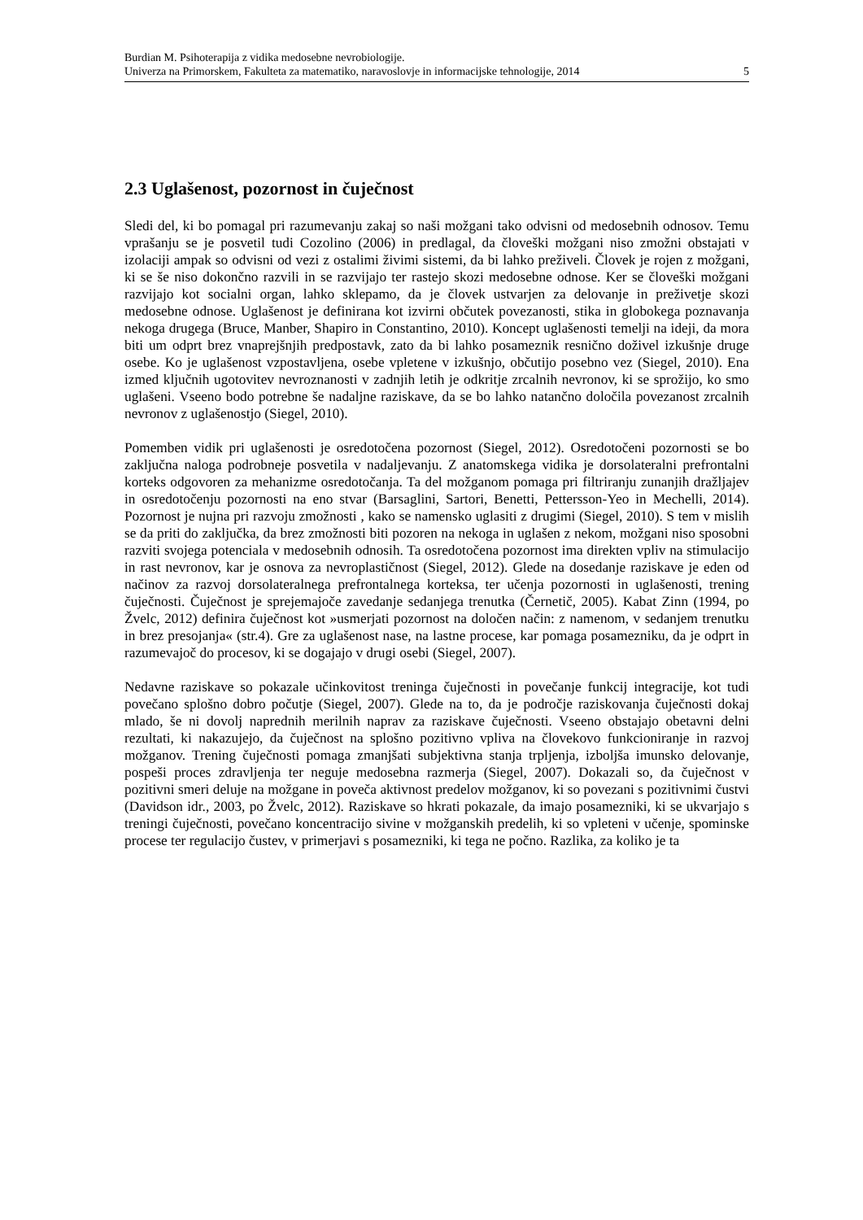Burdian M. Psihoterapija z vidika medosebne nevrobiologije.
Univerza na Primorskem, Fakulteta za matematiko, naravoslovje in informacijske tehnologije, 2014
5
2.3 Uglašenost, pozornost in čuječnost
Sledi del, ki bo pomagal pri razumevanju zakaj so naši možgani tako odvisni od medosebnih odnosov. Temu vprašanju se je posvetil tudi Cozolino (2006) in predlagal, da človeški možgani niso zmožni obstajati v izolaciji ampak so odvisni od vezi z ostalimi živimi sistemi, da bi lahko preživeli. Človek je rojen z možgani, ki se še niso dokončno razvili in se razvijajo ter rastejo skozi medosebne odnose. Ker se človeški možgani razvijajo kot socialni organ, lahko sklepamo, da je človek ustvarjen za delovanje in preživetje skozi medosebne odnose. Uglašenost je definirana kot izvirni občutek povezanosti, stika in globokega poznavanja nekoga drugega (Bruce, Manber, Shapiro in Constantino, 2010). Koncept uglašenosti temelji na ideji, da mora biti um odprt brez vnaprejšnjih predpostavk, zato da bi lahko posameznik resnično doživel izkušnje druge osebe. Ko je uglašenost vzpostavljena, osebe vpletene v izkušnjo, občutijo posebno vez (Siegel, 2010). Ena izmed ključnih ugotovitev nevroznanosti v zadnjih letih je odkritje zrcalnih nevronov, ki se sprožijo, ko smo uglašeni. Vseeno bodo potrebne še nadaljne raziskave, da se bo lahko natančno določila povezanost zrcalnih nevronov z uglašenostjo (Siegel, 2010).
Pomemben vidik pri uglašenosti je osredotočena pozornost (Siegel, 2012). Osredotočeni pozornosti se bo zaključna naloga podrobneje posvetila v nadaljevanju. Z anatomskega vidika je dorsolateralni prefrontalni korteks odgovoren za mehanizme osredotočanja. Ta del možganom pomaga pri filtriranju zunanjih dražljajev in osredotočenju pozornosti na eno stvar (Barsaglini, Sartori, Benetti, Pettersson-Yeo in Mechelli, 2014). Pozornost je nujna pri razvoju zmožnosti , kako se namensko uglasiti z drugimi (Siegel, 2010). S tem v mislih se da priti do zaključka, da brez zmožnosti biti pozoren na nekoga in uglašen z nekom, možgani niso sposobni razviti svojega potenciala v medosebnih odnosih. Ta osredotočena pozornost ima direkten vpliv na stimulacijo in rast nevronov, kar je osnova za nevroplastičnost (Siegel, 2012). Glede na dosedanje raziskave je eden od načinov za razvoj dorsolateralnega prefrontalnega korteksa, ter učenja pozornosti in uglašenosti, trening čuječnosti. Čuječnost je sprejemajoče zavedanje sedanjega trenutka (Černetič, 2005). Kabat Zinn (1994, po Žvelc, 2012) definira čuječnost kot »usmerjati pozornost na določen način: z namenom, v sedanjem trenutku in brez presojanja« (str.4). Gre za uglašenost nase, na lastne procese, kar pomaga posamezniku, da je odprt in razumevajoč do procesov, ki se dogajajo v drugi osebi (Siegel, 2007).
Nedavne raziskave so pokazale učinkovitost treninga čuječnosti in povečanje funkcij integracije, kot tudi povečano splošno dobro počutje (Siegel, 2007). Glede na to, da je področje raziskovanja čuječnosti dokaj mlado, še ni dovolj naprednih merilnih naprav za raziskave čuječnosti. Vseeno obstajajo obetavni delni rezultati, ki nakazujejo, da čuječnost na splošno pozitivno vpliva na človekovo funkcioniranje in razvoj možganov. Trening čuječnosti pomaga zmanjšati subjektivna stanja trpljenja, izboljša imunsko delovanje, pospeši proces zdravljenja ter neguje medosebna razmerja (Siegel, 2007). Dokazali so, da čuječnost v pozitivni smeri deluje na možgane in poveča aktivnost predelov možganov, ki so povezani s pozitivnimi čustvi (Davidson idr., 2003, po Žvelc, 2012). Raziskave so hkrati pokazale, da imajo posamezniki, ki se ukvarjajo s treningi čuječnosti, povečano koncentracijo sivine v možganskih predelih, ki so vpleteni v učenje, spominske procese ter regulacijo čustev, v primerjavi s posamezniki, ki tega ne počno. Razlika, za koliko je ta